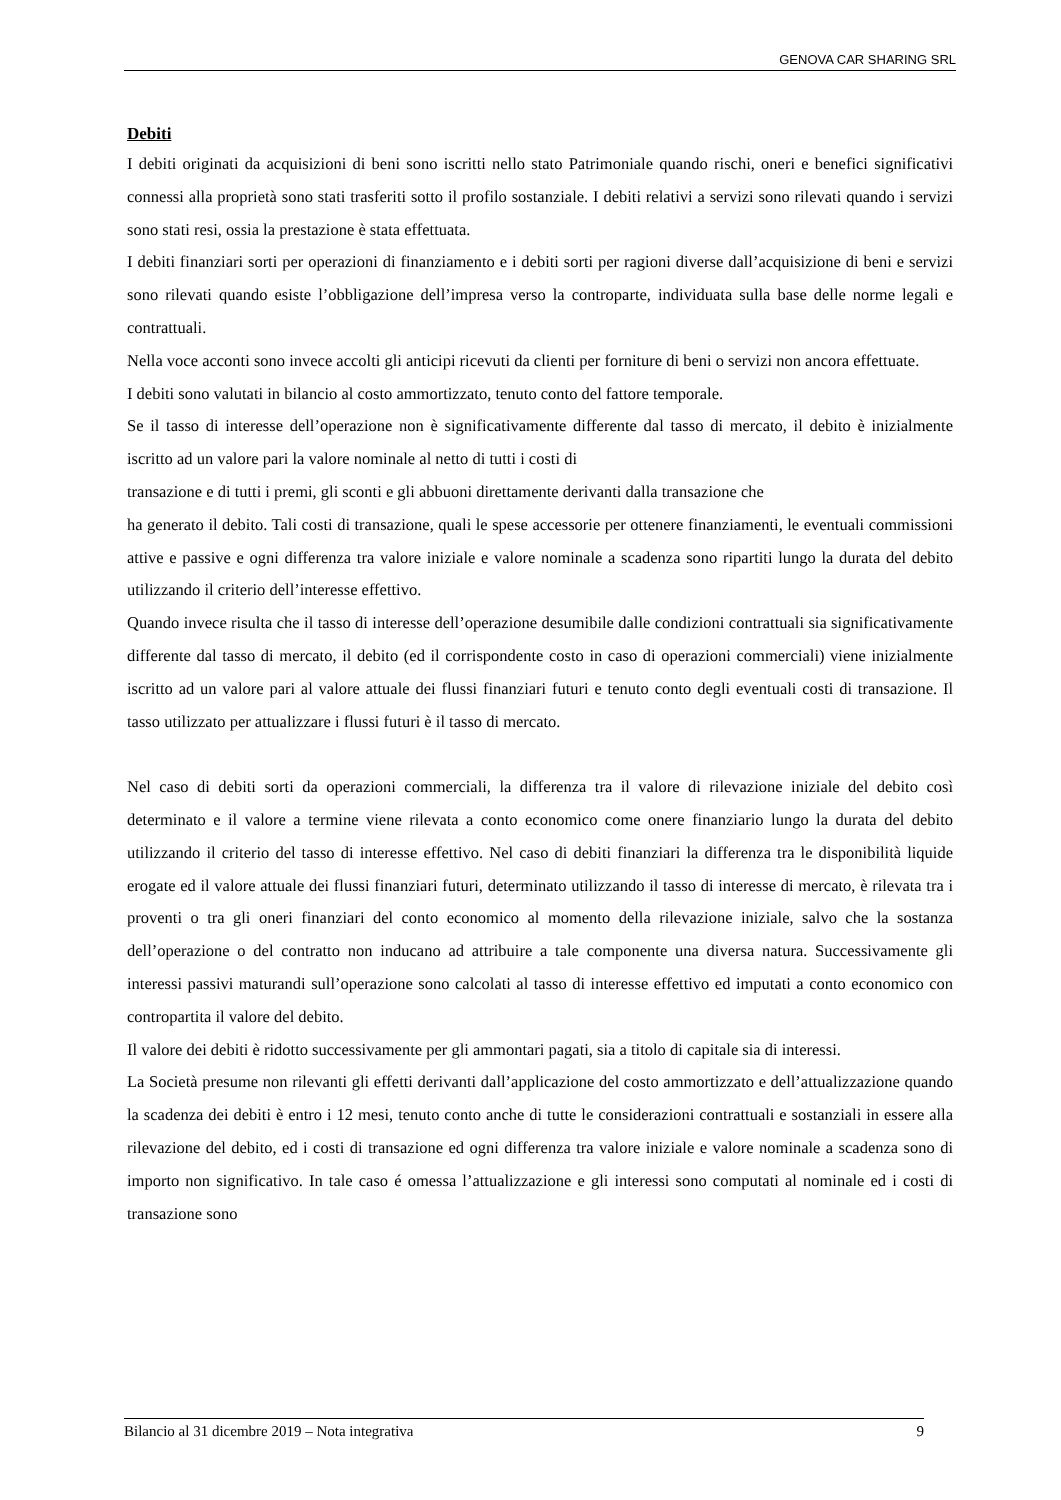GENOVA CAR SHARING SRL
Debiti
I debiti originati da acquisizioni di beni sono iscritti nello stato Patrimoniale quando rischi, oneri e benefici significativi connessi alla proprietà sono stati trasferiti sotto il profilo sostanziale. I debiti relativi a servizi sono rilevati quando i servizi sono stati resi, ossia la prestazione è stata effettuata.
I debiti finanziari sorti per operazioni di finanziamento e i debiti sorti per ragioni diverse dall’acquisizione di beni e servizi sono rilevati quando esiste l’obbligazione dell’impresa verso la controparte, individuata sulla base delle norme legali e contrattuali.
Nella voce acconti sono invece accolti gli anticipi ricevuti da clienti per forniture di beni o servizi non ancora effettuate.
I debiti sono valutati in bilancio al costo ammortizzato, tenuto conto del fattore temporale.
Se il tasso di interesse dell’operazione non è significativamente differente dal tasso di mercato, il debito è inizialmente iscritto ad un valore pari la valore nominale al netto di tutti i costi di
transazione e di tutti i premi, gli sconti e gli abbuoni direttamente derivanti dalla transazione che
ha generato il debito. Tali costi di transazione, quali le spese accessorie per ottenere finanziamenti, le eventuali commissioni attive e passive e ogni differenza tra valore iniziale e valore nominale a scadenza sono ripartiti lungo la durata del debito utilizzando il criterio dell’interesse effettivo.
Quando invece risulta che il tasso di interesse dell’operazione desumibile dalle condizioni contrattuali sia significativamente differente dal tasso di mercato, il debito (ed il corrispondente costo in caso di operazioni commerciali) viene inizialmente iscritto ad un valore pari al valore attuale dei flussi finanziari futuri e tenuto conto degli eventuali costi di transazione. Il tasso utilizzato per attualizzare i flussi futuri è il tasso di mercato.
Nel caso di debiti sorti da operazioni commerciali, la differenza tra il valore di rilevazione iniziale del debito così determinato e il valore a termine viene rilevata a conto economico come onere finanziario lungo la durata del debito utilizzando il criterio del tasso di interesse effettivo. Nel caso di debiti finanziari la differenza tra le disponibilità liquide erogate ed il valore attuale dei flussi finanziari futuri, determinato utilizzando il tasso di interesse di mercato, è rilevata tra i proventi o tra gli oneri finanziari del conto economico al momento della rilevazione iniziale, salvo che la sostanza dell’operazione o del contratto non inducano ad attribuire a tale componente una diversa natura. Successivamente gli interessi passivi maturandi sull’operazione sono calcolati al tasso di interesse effettivo ed imputati a conto economico con contropartita il valore del debito.
Il valore dei debiti è ridotto successivamente per gli ammontari pagati, sia a titolo di capitale sia di interessi.
La Società presume non rilevanti gli effetti derivanti dall’applicazione del costo ammortizzato e dell’attualizzazione quando la scadenza dei debiti è entro i 12 mesi, tenuto conto anche di tutte le considerazioni contrattuali e sostanziali in essere alla rilevazione del debito, ed i costi di transazione ed ogni differenza tra valore iniziale e valore nominale a scadenza sono di importo non significativo. In tale caso é omessa l’attualizzazione e gli interessi sono computati al nominale ed i costi di transazione sono
Bilancio al 31 dicembre 2019 – Nota integrativa 9